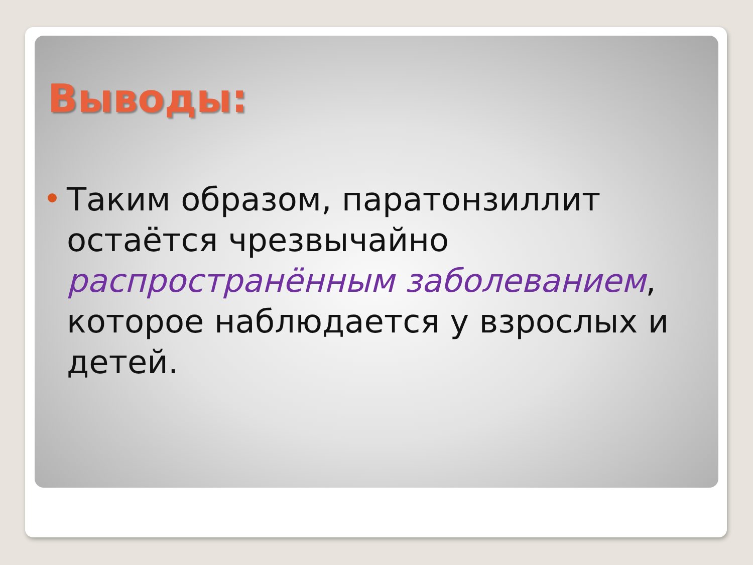Выводы:
Таким образом, паратонзиллит остаётся чрезвычайно распространённым заболеванием, которое наблюдается у взрослых и детей.